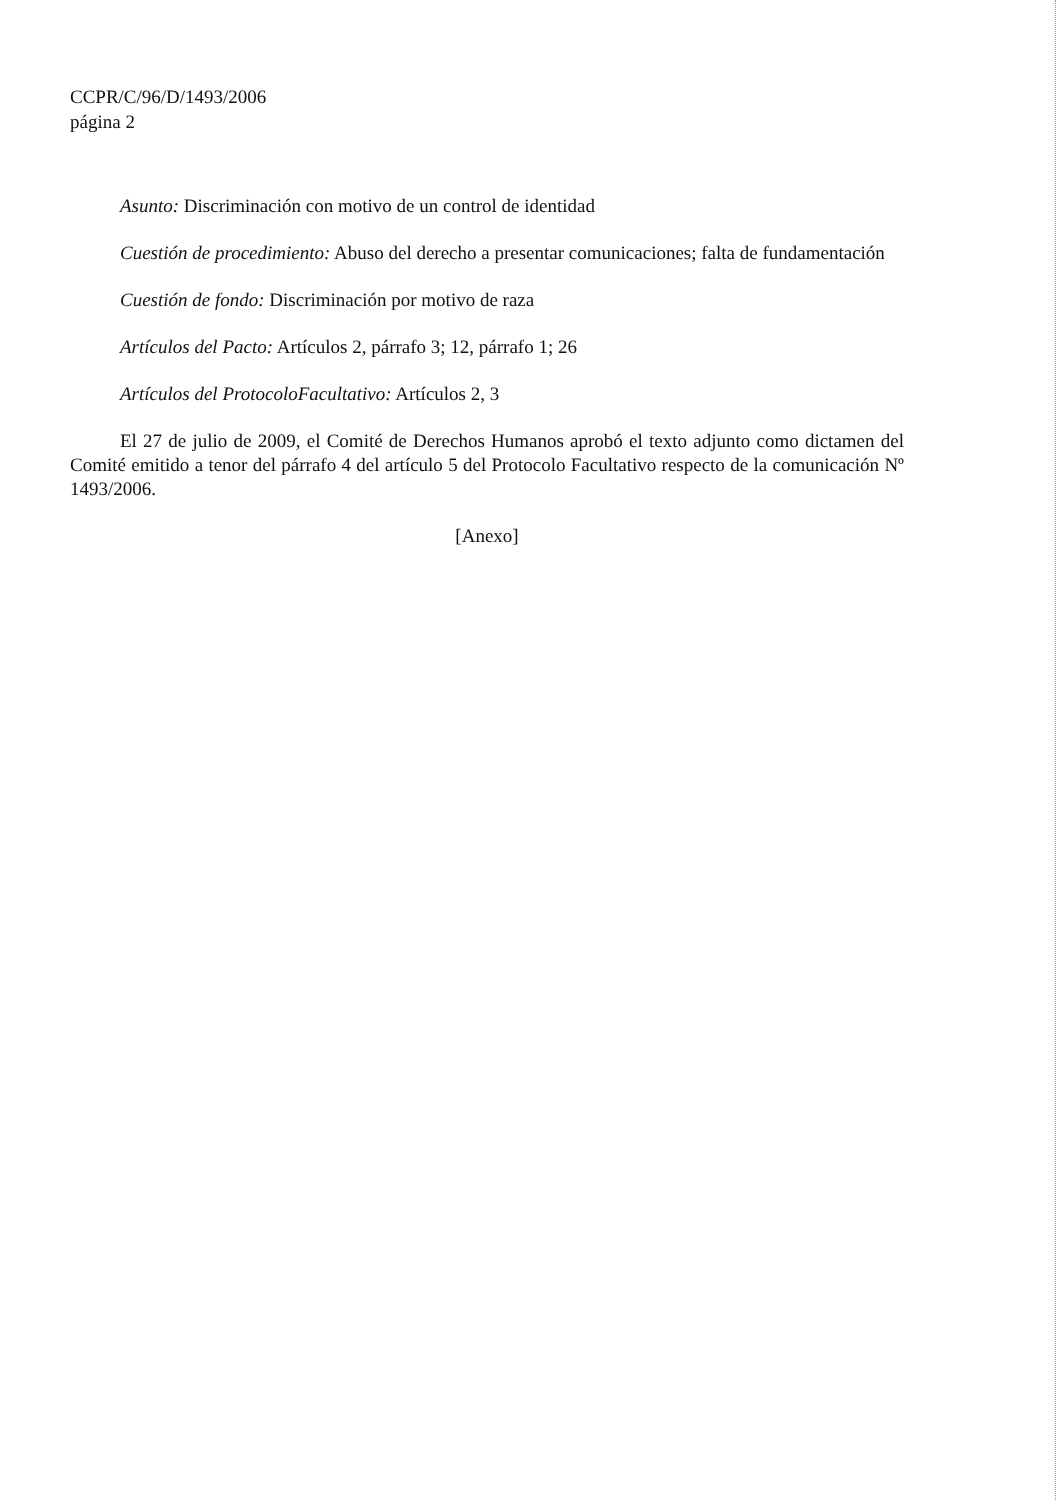CCPR/C/96/D/1493/2006
página 2
Asunto: Discriminación con motivo de un control de identidad
Cuestión de procedimiento: Abuso del derecho a presentar comunicaciones; falta de fundamentación
Cuestión de fondo: Discriminación por motivo de raza
Artículos del Pacto: Artículos 2, párrafo 3; 12, párrafo 1; 26
Artículos del ProtocoloFacultativo: Artículos 2, 3
El 27 de julio de 2009, el Comité de Derechos Humanos aprobó el texto adjunto como dictamen del Comité emitido a tenor del párrafo 4 del artículo 5 del Protocolo Facultativo respecto de la comunicación Nº 1493/2006.
[Anexo]